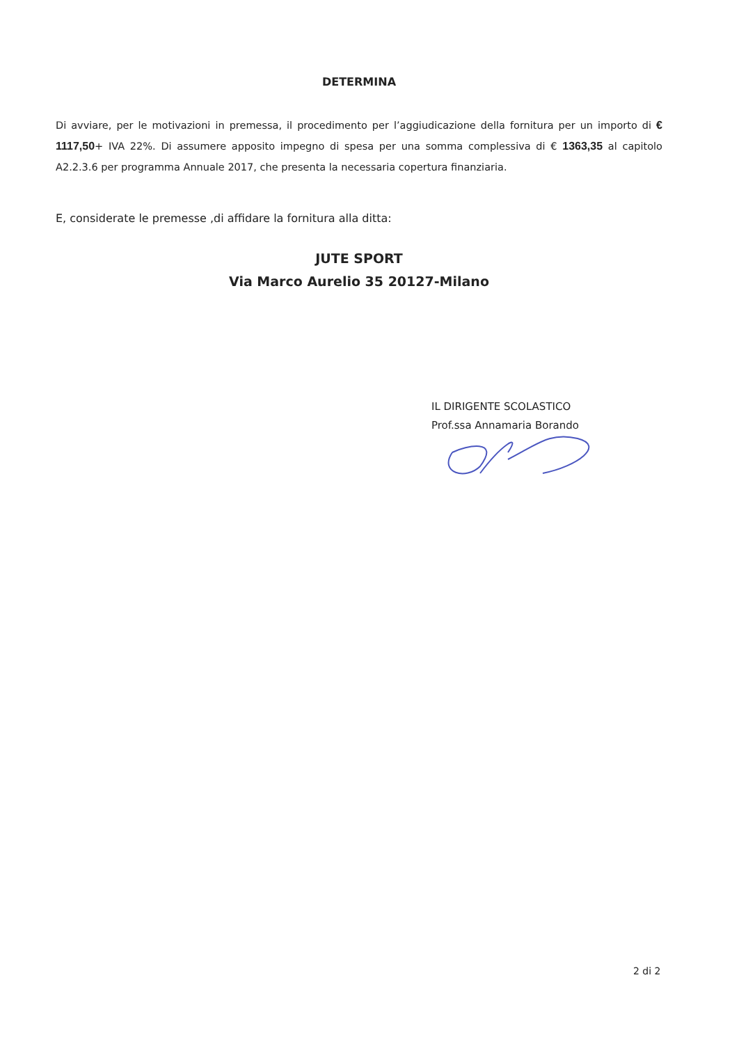DETERMINA
Di avviare, per le motivazioni in premessa, il procedimento per l’aggiudicazione della fornitura per un importo di € 1117,50+ IVA 22%. Di assumere apposito impegno di spesa per una somma complessiva di € 1363,35 al capitolo A2.2.3.6 per programma Annuale 2017, che presenta la necessaria copertura finanziaria.
E, considerate le premesse ,di affidare la fornitura alla ditta:
JUTE SPORT
Via Marco Aurelio 35 20127-Milano
IL DIRIGENTE SCOLASTICO
Prof.ssa Annamaria Borando
2 di 2